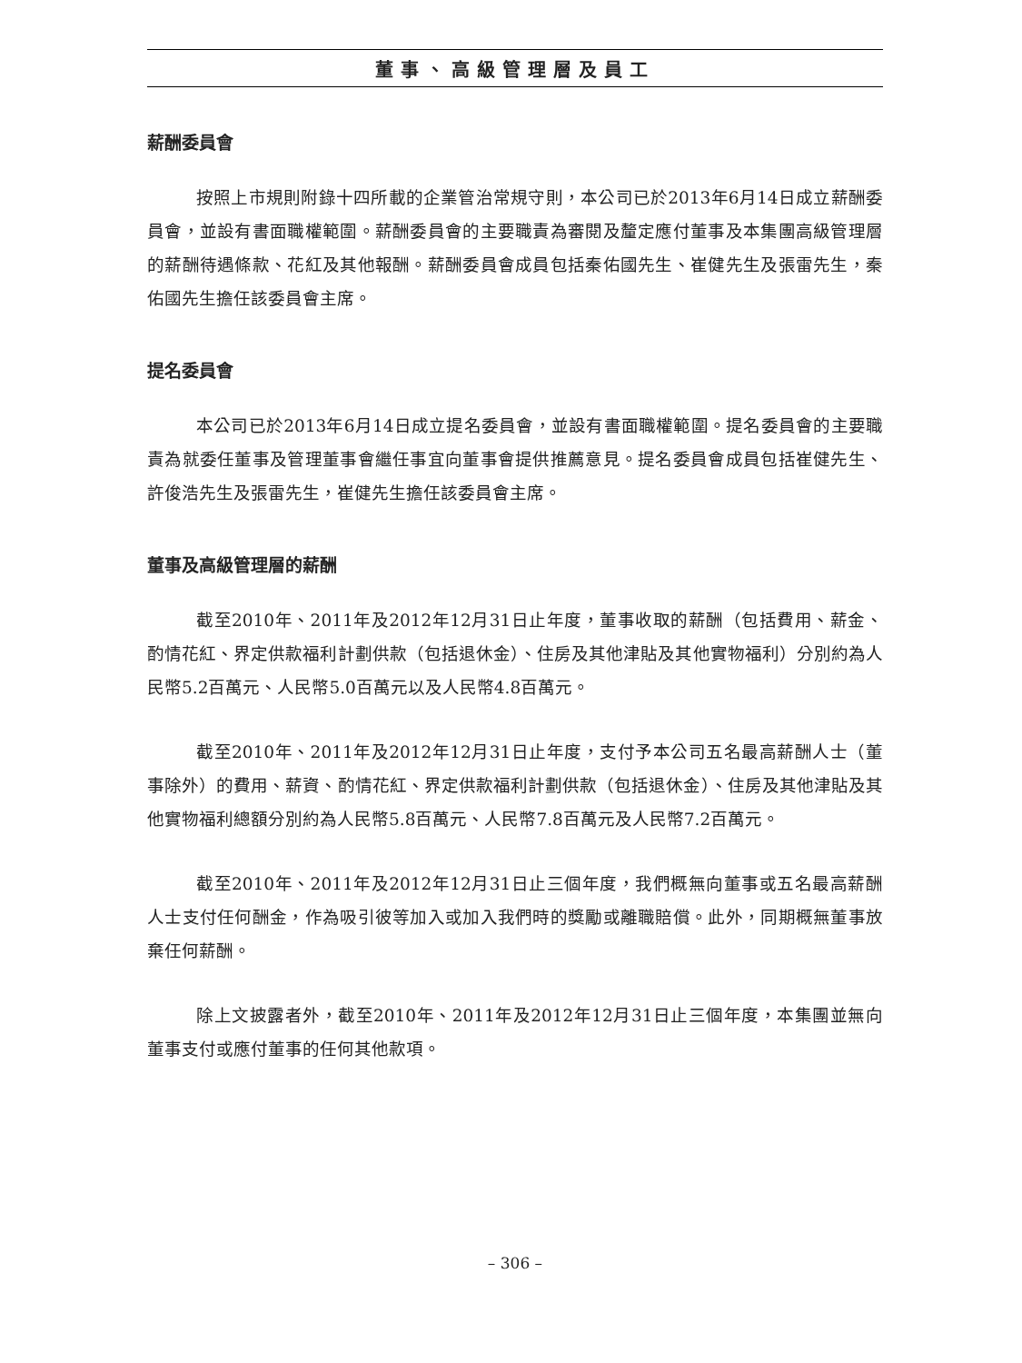董事、高級管理層及員工
薪酬委員會
按照上市規則附錄十四所載的企業管治常規守則，本公司已於2013年6月14日成立薪酬委員會，並設有書面職權範圍。薪酬委員會的主要職責為審閱及釐定應付董事及本集團高級管理層的薪酬待遇條款、花紅及其他報酬。薪酬委員會成員包括秦佑國先生、崔健先生及張雷先生，秦佑國先生擔任該委員會主席。
提名委員會
本公司已於2013年6月14日成立提名委員會，並設有書面職權範圍。提名委員會的主要職責為就委任董事及管理董事會繼任事宜向董事會提供推薦意見。提名委員會成員包括崔健先生、許俊浩先生及張雷先生，崔健先生擔任該委員會主席。
董事及高級管理層的薪酬
截至2010年、2011年及2012年12月31日止年度，董事收取的薪酬（包括費用、薪金、酌情花紅、界定供款福利計劃供款（包括退休金）、住房及其他津貼及其他實物福利）分別約為人民幣5.2百萬元、人民幣5.0百萬元以及人民幣4.8百萬元。
截至2010年、2011年及2012年12月31日止年度，支付予本公司五名最高薪酬人士（董事除外）的費用、薪資、酌情花紅、界定供款福利計劃供款（包括退休金）、住房及其他津貼及其他實物福利總額分別約為人民幣5.8百萬元、人民幣7.8百萬元及人民幣7.2百萬元。
截至2010年、2011年及2012年12月31日止三個年度，我們概無向董事或五名最高薪酬人士支付任何酬金，作為吸引彼等加入或加入我們時的獎勵或離職賠償。此外，同期概無董事放棄任何薪酬。
除上文披露者外，截至2010年、2011年及2012年12月31日止三個年度，本集團並無向董事支付或應付董事的任何其他款項。
– 306 –